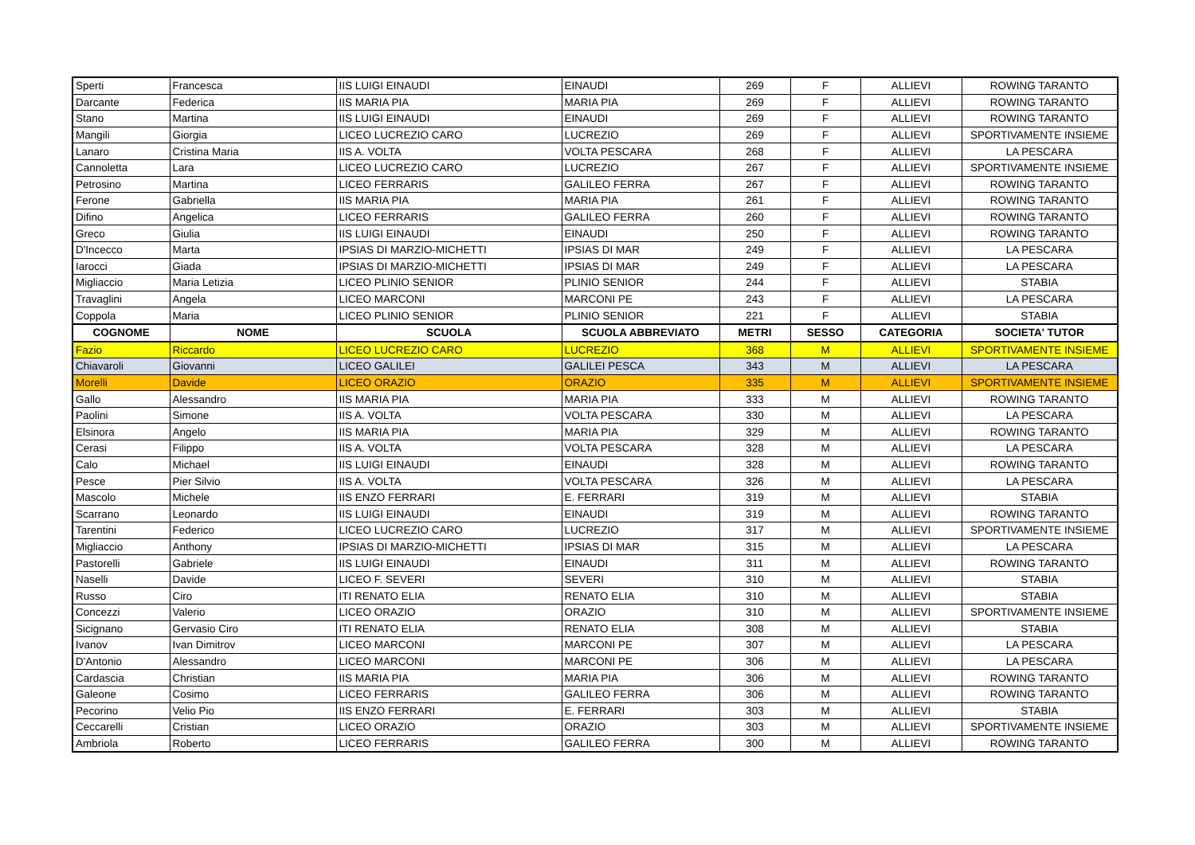| Sperti | Francesca | IIS LUIGI EINAUDI | EINAUDI | 269 | F | ALLIEVI | ROWING TARANTO |
| Darcante | Federica | IIS MARIA PIA | MARIA PIA | 269 | F | ALLIEVI | ROWING TARANTO |
| Stano | Martina | IIS LUIGI EINAUDI | EINAUDI | 269 | F | ALLIEVI | ROWING TARANTO |
| Mangili | Giorgia | LICEO LUCREZIO CARO | LUCREZIO | 269 | F | ALLIEVI | SPORTIVAMENTE INSIEME |
| Lanaro | Cristina Maria | IIS A. VOLTA | VOLTA PESCARA | 268 | F | ALLIEVI | LA PESCARA |
| Cannoletta | Lara | LICEO LUCREZIO CARO | LUCREZIO | 267 | F | ALLIEVI | SPORTIVAMENTE INSIEME |
| Petrosino | Martina | LICEO FERRARIS | GALILEO FERRA | 267 | F | ALLIEVI | ROWING TARANTO |
| Ferone | Gabriella | IIS MARIA PIA | MARIA PIA | 261 | F | ALLIEVI | ROWING TARANTO |
| Difino | Angelica | LICEO FERRARIS | GALILEO FERRA | 260 | F | ALLIEVI | ROWING TARANTO |
| Greco | Giulia | IIS LUIGI EINAUDI | EINAUDI | 250 | F | ALLIEVI | ROWING TARANTO |
| D'Incecco | Marta | IPSIAS DI MARZIO-MICHETTI | IPSIAS DI MAR | 249 | F | ALLIEVI | LA PESCARA |
| Iarocci | Giada | IPSIAS DI MARZIO-MICHETTI | IPSIAS DI MAR | 249 | F | ALLIEVI | LA PESCARA |
| Migliaccio | Maria Letizia | LICEO PLINIO SENIOR | PLINIO SENIOR | 244 | F | ALLIEVI | STABIA |
| Travaglini | Angela | LICEO MARCONI | MARCONI PE | 243 | F | ALLIEVI | LA PESCARA |
| Coppola | Maria | LICEO PLINIO SENIOR | PLINIO SENIOR | 221 | F | ALLIEVI | STABIA |
| COGNOME | NOME | SCUOLA | SCUOLA ABBREVIATO | METRI | SESSO | CATEGORIA | SOCIETA' TUTOR |
| Fazio | Riccardo | LICEO LUCREZIO CARO | LUCREZIO | 368 | M | ALLIEVI | SPORTIVAMENTE INSIEME |
| Chiavaroli | Giovanni | LICEO GALILEI | GALILEI PESCA | 343 | M | ALLIEVI | LA PESCARA |
| Morelli | Davide | LICEO ORAZIO | ORAZIO | 335 | M | ALLIEVI | SPORTIVAMENTE INSIEME |
| Gallo | Alessandro | IIS MARIA PIA | MARIA PIA | 333 | M | ALLIEVI | ROWING TARANTO |
| Paolini | Simone | IIS A. VOLTA | VOLTA PESCARA | 330 | M | ALLIEVI | LA PESCARA |
| Elsinora | Angelo | IIS MARIA PIA | MARIA PIA | 329 | M | ALLIEVI | ROWING TARANTO |
| Cerasi | Filippo | IIS A. VOLTA | VOLTA PESCARA | 328 | M | ALLIEVI | LA PESCARA |
| Calo | Michael | IIS LUIGI EINAUDI | EINAUDI | 328 | M | ALLIEVI | ROWING TARANTO |
| Pesce | Pier Silvio | IIS A. VOLTA | VOLTA PESCARA | 326 | M | ALLIEVI | LA PESCARA |
| Mascolo | Michele | IIS ENZO FERRARI | E. FERRARI | 319 | M | ALLIEVI | STABIA |
| Scarrano | Leonardo | IIS LUIGI EINAUDI | EINAUDI | 319 | M | ALLIEVI | ROWING TARANTO |
| Tarentini | Federico | LICEO LUCREZIO CARO | LUCREZIO | 317 | M | ALLIEVI | SPORTIVAMENTE INSIEME |
| Migliaccio | Anthony | IPSIAS DI MARZIO-MICHETTI | IPSIAS DI MAR | 315 | M | ALLIEVI | LA PESCARA |
| Pastorelli | Gabriele | IIS LUIGI EINAUDI | EINAUDI | 311 | M | ALLIEVI | ROWING TARANTO |
| Naselli | Davide | LICEO F. SEVERI | SEVERI | 310 | M | ALLIEVI | STABIA |
| Russo | Ciro | ITI RENATO ELIA | RENATO ELIA | 310 | M | ALLIEVI | STABIA |
| Concezzi | Valerio | LICEO ORAZIO | ORAZIO | 310 | M | ALLIEVI | SPORTIVAMENTE INSIEME |
| Sicignano | Gervasio Ciro | ITI RENATO ELIA | RENATO ELIA | 308 | M | ALLIEVI | STABIA |
| Ivanov | Ivan Dimitrov | LICEO MARCONI | MARCONI PE | 307 | M | ALLIEVI | LA PESCARA |
| D'Antonio | Alessandro | LICEO MARCONI | MARCONI PE | 306 | M | ALLIEVI | LA PESCARA |
| Cardascia | Christian | IIS MARIA PIA | MARIA PIA | 306 | M | ALLIEVI | ROWING TARANTO |
| Galeone | Cosimo | LICEO FERRARIS | GALILEO FERRA | 306 | M | ALLIEVI | ROWING TARANTO |
| Pecorino | Velio Pio | IIS ENZO FERRARI | E. FERRARI | 303 | M | ALLIEVI | STABIA |
| Ceccarelli | Cristian | LICEO ORAZIO | ORAZIO | 303 | M | ALLIEVI | SPORTIVAMENTE INSIEME |
| Ambriola | Roberto | LICEO FERRARIS | GALILEO FERRA | 300 | M | ALLIEVI | ROWING TARANTO |